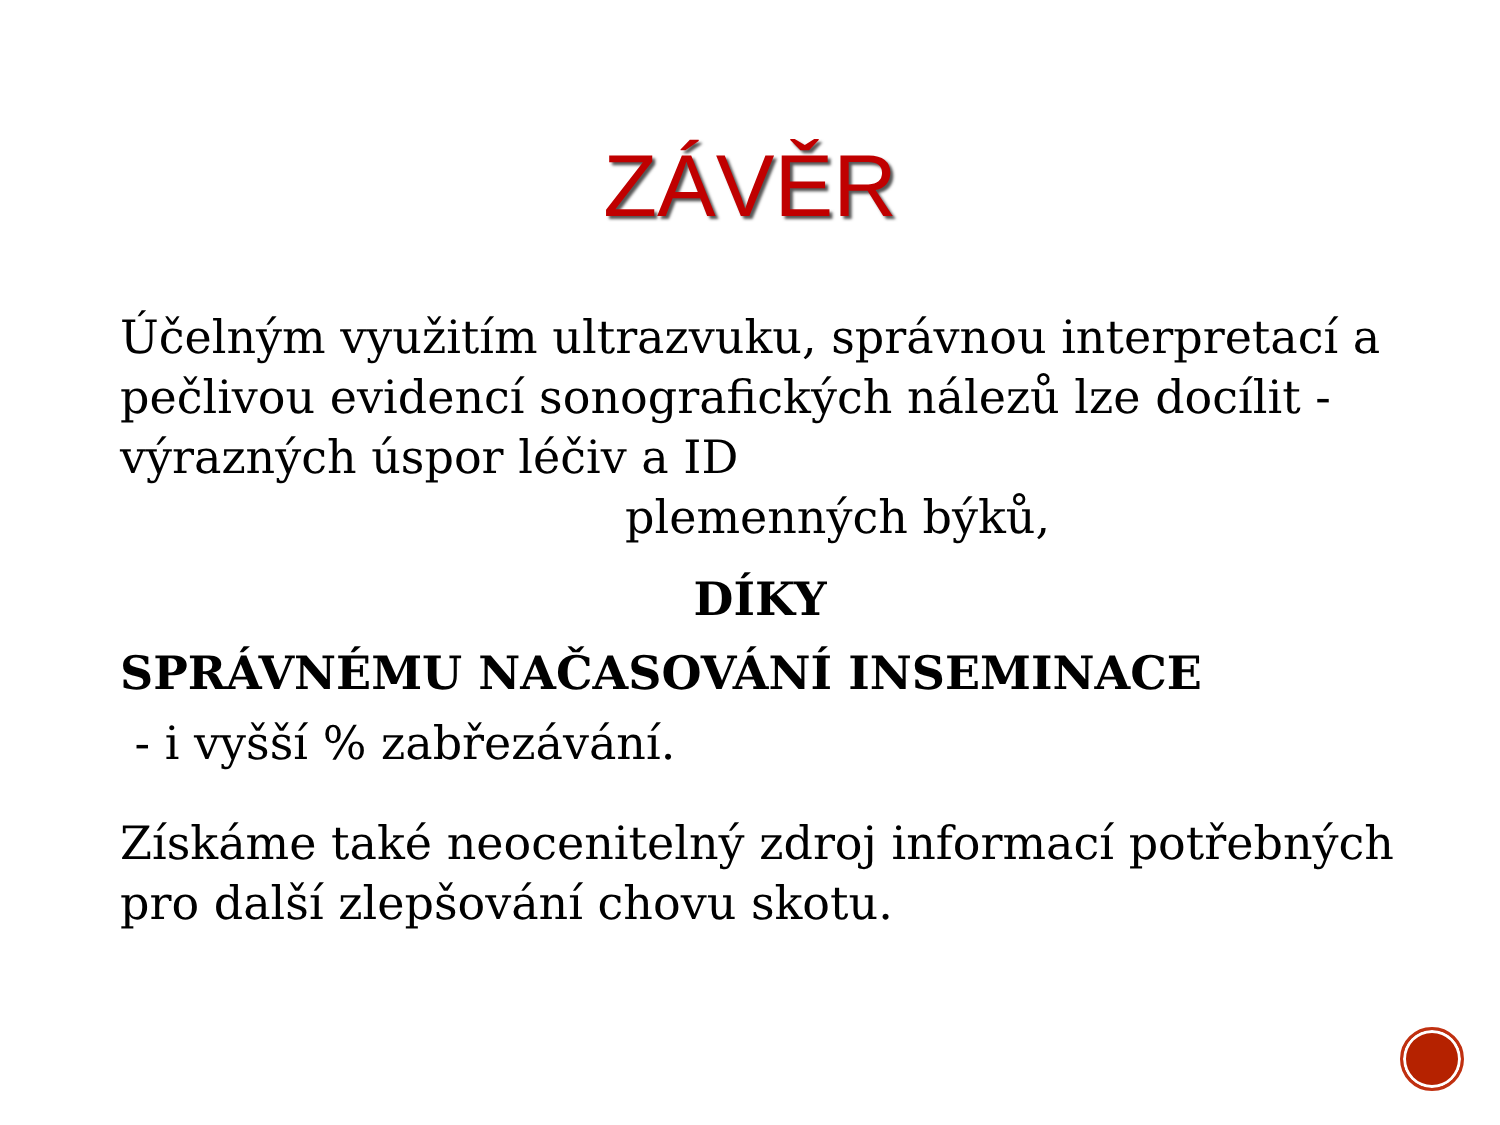ZÁVĚR
Účelným využitím ultrazvuku, správnou interpretací a pečlivou evidencí sonografických nálezů lze docílit - výrazných úspor léčiv a ID
plemenných býků,
DÍKY
SPRÁVNÉMU NAČASOVÁNÍ INSEMINACE
- i vyšší % zabřezávání.
Získáme také neocenitelný zdroj informací potřebných pro další zlepšování chovu skotu.